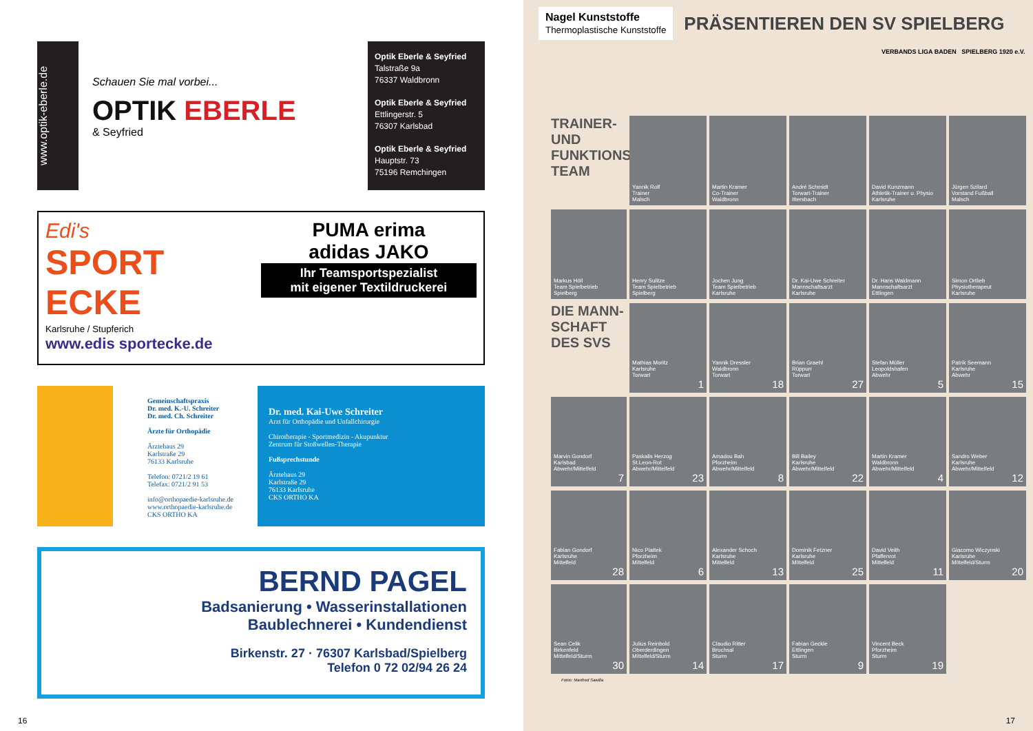www.optik-eberle.de
Schauen Sie mal vorbei...
OPTIK EBERLE
& Seyfried
Optik Eberle & Seyfried
Talstraße 9a
76337 Waldbronn
Optik Eberle & Seyfried
Ettlingerstr. 5
76307 Karlsbad
Optik Eberle & Seyfried
Hauptstr. 73
75196 Remchingen
Edi's
SPORT ECKE
Karlsruhe / Stupferich
www.edis sportecke.de
PUMA erima
adidas JAKO
Ihr Teamsportspezialist
mit eigener Textildruckerei
Gemeinschaftspraxis
Dr. med. K.-U. Schreiter
Dr. med. Ch. Schreiter
Ärzte für Orthopädie
Ärztehaus 29
Karlstraße 29
76133 Karlsruhe
Telefon: 0721/2 19 61
Telefax: 0721/2 91 53
info@orthopaedie-karlsruhe.de
www.orthopaedie-karlsruhe.de
CKS ORTHO KA
Dr. med. Kai-Uwe Schreiter
Arzt für Orthopädie und Unfallchirurgie
Chirotherapie - Sportmedizin - Akupunktur
Zentrum für Stoßwellen-Therapie
Fußsprechstunde
Ärztehaus 29
Karlstraße 29
76133 Karlsruhe
CKS ORTHO KA
BERND PAGEL
Badsanierung • Wasserinstallationen
Baublechnerei • Kundendienst
Birkenstr. 27 · 76307 Karlsbad/Spielberg
Telefon 0 72 02/94 26 24
16
Nagel Kunststoffe
Thermoplastische Kunststoffe
PRÄSENTIEREN DEN SV SPIELBERG
VERBANDS LIGA BADEN SPIELBERG 1920 e.V.
TRAINER- UND FUNKTIONS-TEAM
Yannik Rolf
Trainer
Malsch
Martin Kramer
Co-Trainer
Waldbronn
André Schmidt
Torwart-Trainer
Ittersbach
David Kunzmann
Athletik-Trainer u. Physio
Karlsruhe
Jürgen Szilard
Vorstand Fußball
Malsch
Markus Höll
Team Spielbetrieb
Spielberg
Henry Sulitze
Team Spielbetrieb
Spielberg
Jochen Jung
Team Spielbetrieb
Karlsruhe
Dr. Kai-Uwe Schreiter
Mannschaftsarzt
Karlsruhe
Dr. Hans Waldmann
Mannschaftsarzt
Ettlingen
Simon Ortlieb
Physiotherapeut
Karlsruhe
DIE MANN-SCHAFT DES SVS
Mathias Moritz
Karlsruhe
Torwart
1
Yannik Dressler
Waldbronn
Torwart
18
Brian Graehl
Rüppurr
Torwart
27
Stefan Müller
Leopoldshafen
Abwehr
5
Patrik Seemann
Karlsruhe
Abwehr
15
Marvin Gondorf
Karlsbad
Abwehr/Mittelfeld
7
Paskalis Herzog
St.Leon-Rot
Abwehr/Mittelfeld
23
Amadou Bah
Pforzheim
Abwehr/Mittelfeld
8
Bill Bailey
Karlsruhe
Abwehr/Mittelfeld
22
Martin Kramer
Waldbronn
Abwehr/Mittelfeld
4
Sandro Weber
Karlsruhe
Abwehr/Mittelfeld
12
Fabian Gondorf
Karlsruhe
Mittelfeld
28
Nico Plattek
Pforzheim
Mittelfeld
6
Alexander Schoch
Karlsruhe
Mittelfeld
13
Dominik Fetzner
Karlsruhe
Mittelfeld
25
David Veith
Pfaffenrot
Mittelfeld
11
Giacomo Wiczynski
Karlsruhe
Mittelfeld/Sturm
20
Sean Celik
Birkenfeld
Mittelfeld/Sturm
30
Julius Reinbold
Oberderdingen
Mittelfeld/Sturm
14
Claudio Ritter
Bruchsal
Sturm
17
Fabian Geckle
Ettlingen
Sturm
9
Vincent Beck
Pforzheim
Sturm
19
Fotos: Manfred Sawilla
17